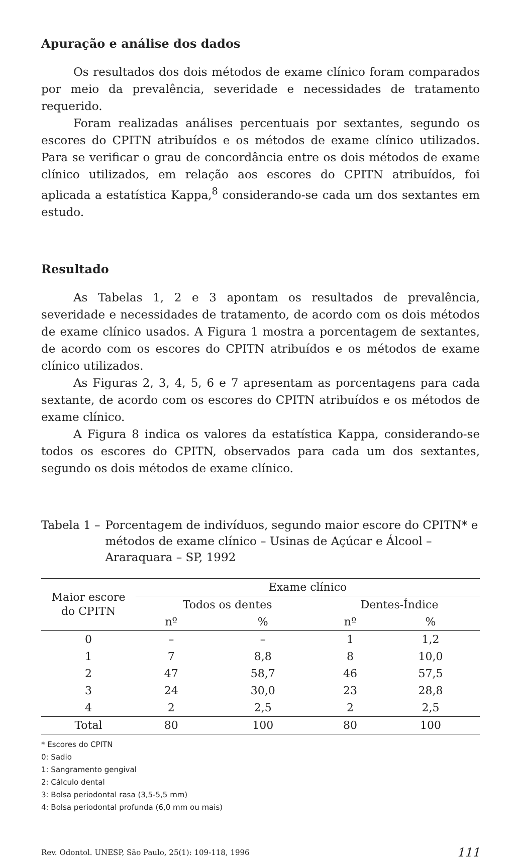Apuração e análise dos dados
Os resultados dos dois métodos de exame clínico foram comparados por meio da prevalência, severidade e necessidades de tratamento requerido.
Foram realizadas análises percentuais por sextantes, segundo os escores do CPITN atribuídos e os métodos de exame clínico utilizados. Para se verificar o grau de concordância entre os dois métodos de exame clínico utilizados, em relação aos escores do CPITN atribuídos, foi aplicada a estatística Kappa,<sup>8</sup> considerando-se cada um dos sextantes em estudo.
Resultado
As Tabelas 1, 2 e 3 apontam os resultados de prevalência, severidade e necessidades de tratamento, de acordo com os dois métodos de exame clínico usados. A Figura 1 mostra a porcentagem de sextantes, de acordo com os escores do CPITN atribuídos e os métodos de exame clínico utilizados.
As Figuras 2, 3, 4, 5, 6 e 7 apresentam as porcentagens para cada sextante, de acordo com os escores do CPITN atribuídos e os métodos de exame clínico.
A Figura 8 indica os valores da estatística Kappa, considerando-se todos os escores do CPITN, observados para cada um dos sextantes, segundo os dois métodos de exame clínico.
Tabela 1 – Porcentagem de indivíduos, segundo maior escore do CPITN* e métodos de exame clínico – Usinas de Açúcar e Álcool – Araraquara – SP, 1992
| Maior escore do CPITN | Exame clínico | | | |
| --- | --- | --- | --- | --- |
| | Todos os dentes | | Dentes-Índice | |
| | nº | % | nº | % |
| 0 | – | – | 1 | 1,2 |
| 1 | 7 | 8,8 | 8 | 10,0 |
| 2 | 47 | 58,7 | 46 | 57,5 |
| 3 | 24 | 30,0 | 23 | 28,8 |
| 4 | 2 | 2,5 | 2 | 2,5 |
| Total | 80 | 100 | 80 | 100 |
* Escores do CPITN
0: Sadio
1: Sangramento gengival
2: Cálculo dental
3: Bolsa periodontal rasa (3,5-5,5 mm)
4: Bolsa periodontal profunda (6,0 mm ou mais)
Rev. Odontol. UNESP, São Paulo, 25(1): 109-118, 1996 111